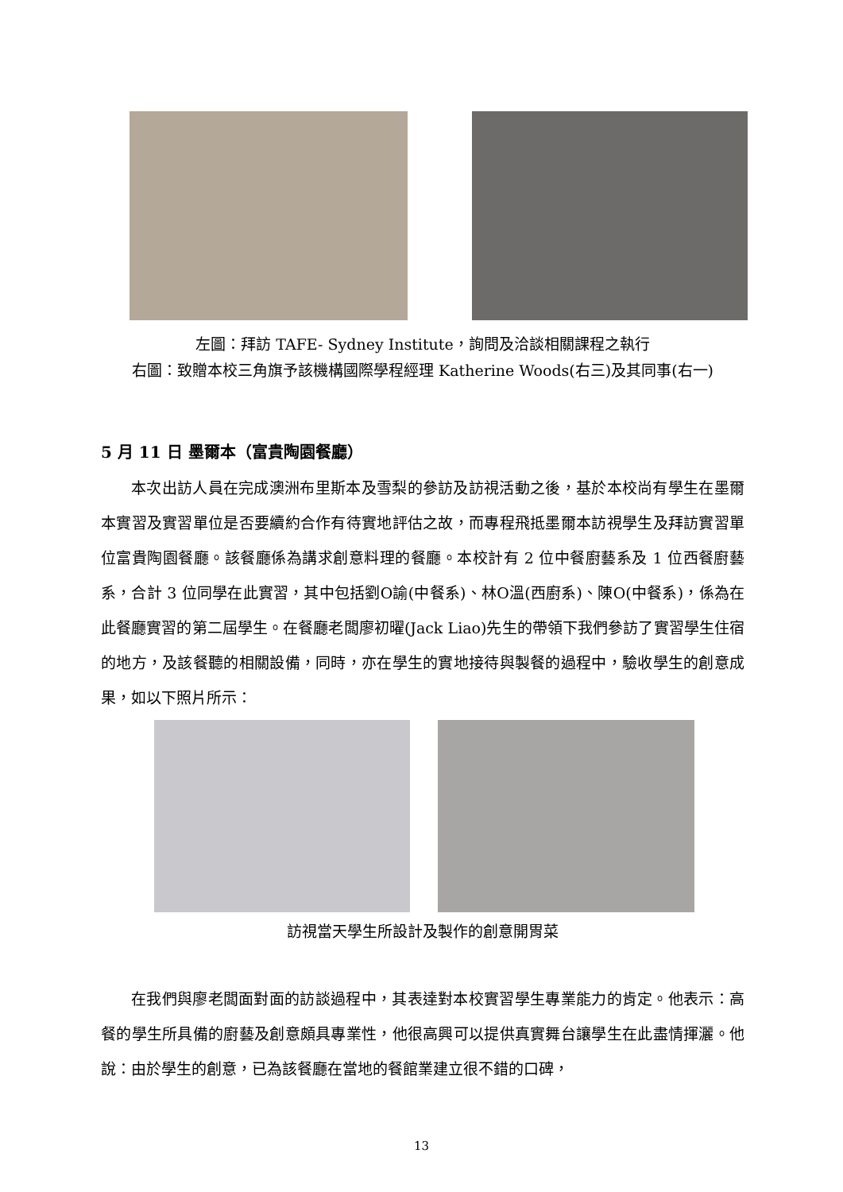左圖：拜訪 TAFE- Sydney Institute，詢問及洽談相關課程之執行
右圖：致贈本校三角旗予該機構國際學程經理 Katherine Woods(右三)及其同事(右一)
5 月 11 日 墨爾本（富貴陶園餐廳）
本次出訪人員在完成澳洲布里斯本及雪梨的參訪及訪視活動之後，基於本校尚有學生在墨爾本實習及實習單位是否要續約合作有待實地評估之故，而專程飛抵墨爾本訪視學生及拜訪實習單位富貴陶園餐廳。該餐廳係為講求創意料理的餐廳。本校計有 2 位中餐廚藝系及 1 位西餐廚藝系，合計 3 位同學在此實習，其中包括劉O諭(中餐系)、林O溫(西廚系)、陳O(中餐系)，係為在此餐廳實習的第二屆學生。在餐廳老闆廖初曜(Jack Liao)先生的帶領下我們參訪了實習學生住宿的地方，及該餐聽的相關設備，同時，亦在學生的實地接待與製餐的過程中，驗收學生的創意成果，如以下照片所示：
訪視當天學生所設計及製作的創意開胃菜
在我們與廖老闆面對面的訪談過程中，其表達對本校實習學生專業能力的肯定。他表示：高餐的學生所具備的廚藝及創意頗具專業性，他很高興可以提供真實舞台讓學生在此盡情揮灑。他說：由於學生的創意，已為該餐廳在當地的餐館業建立很不錯的口碑，
13